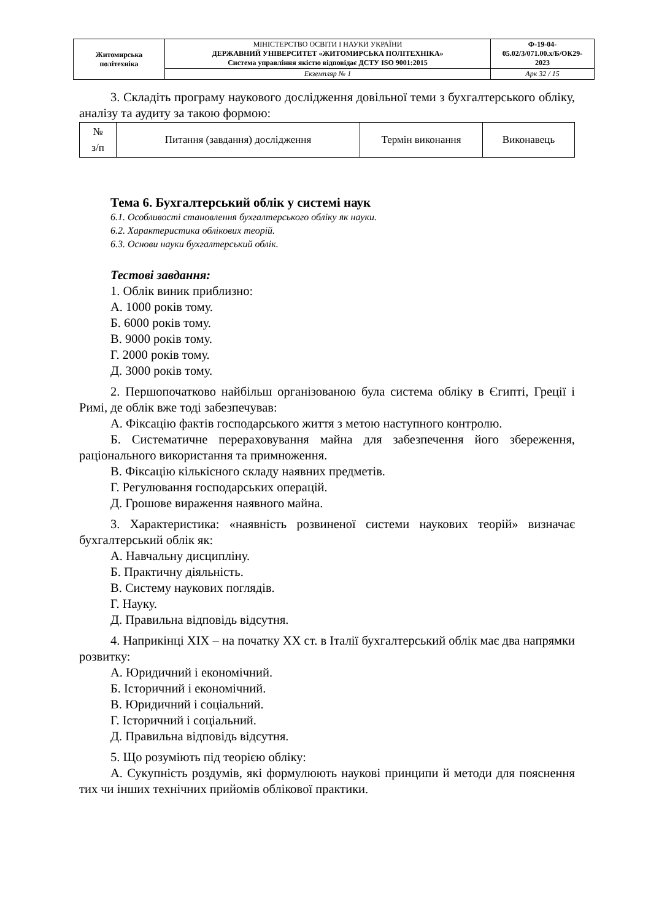| Житомирська політехніка | МІНІСТЕРСТВО ОСВІТИ І НАУКИ УКРАЇНИ ДЕРЖАВНИЙ УНІВЕРСИТЕТ «ЖИТОМИРСЬКА ПОЛІТЕХНІКА» Система управління якістю відповідає ДСТУ ISO 9001:2015 | Ф-19-04- 05.02/3/071.00.х/Б/ОК29- 2023 |
| | Екземпляр № 1 | Арк 32 / 15 |
3. Складіть програму наукового дослідження довільної теми з бухгалтерського обліку, аналізу та аудиту за такою формою:
| № з/п | Питання (завдання) дослідження | Термін виконання | Виконавець |
Тема 6. Бухгалтерський облік у системі наук
6.1. Особливості становлення бухгалтерського обліку як науки.
6.2. Характеристика облікових теорій.
6.3. Основи науки бухгалтерський облік.
Тестові завдання:
1. Облік виник приблизно:
А. 1000 років тому.
Б. 6000 років тому.
В. 9000 років тому.
Г. 2000 років тому.
Д. 3000 років тому.
2. Першопочатково найбільш організованою була система обліку в Єгипті, Греції і Римі, де облік вже тоді забезпечував:
А. Фіксацію фактів господарського життя з метою наступного контролю.
Б. Систематичне перераховування майна для забезпечення його збереження, раціонального використання та примноження.
В. Фіксацію кількісного складу наявних предметів.
Г. Регулювання господарських операцій.
Д. Грошове вираження наявного майна.
3. Характеристика: «наявність розвиненої системи наукових теорій» визначає бухгалтерський облік як:
А. Навчальну дисципліну.
Б. Практичну діяльність.
В. Систему наукових поглядів.
Г. Науку.
Д. Правильна відповідь відсутня.
4. Наприкінці XIX – на початку XX ст. в Італії бухгалтерський облік має два напрямки розвитку:
А. Юридичний і економічний.
Б. Історичний і економічний.
В. Юридичний і соціальний.
Г. Історичний і соціальний.
Д. Правильна відповідь відсутня.
5. Що розуміють під теорією обліку:
А. Сукупність роздумів, які формулюють наукові принципи й методи для пояснення тих чи інших технічних прийомів облікової практики.